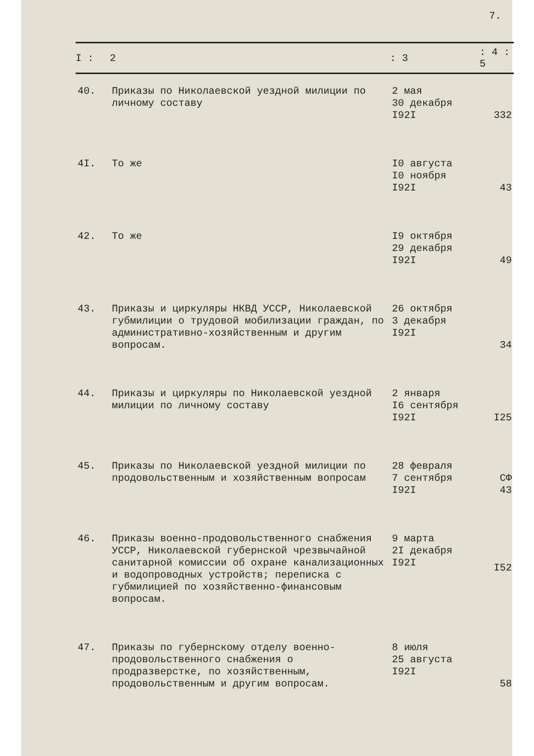7.
| I : | 2 | : 3 | : 4 : 5 |
| --- | --- | --- | --- |
| 40. | Приказы по Николаевской уездной милиции по личному составу | 2 мая 30 декабря I92I | 332 |
| 4I. | То же | I0 августа I0 ноября I92I | 43 |
| 42. | То же | I9 октября 29 декабря I92I | 49 |
| 43. | Приказы и циркуляры НКВД УССР, Николаевской губмилиции о трудовой мобилизации граждан, по административно-хозяйственным и другим вопросам. | 26 октября 3 декабря I92I | 34 |
| 44. | Приказы и циркуляры по Николаевской уездной милиции по личному составу | 2 января I6 сентября I92I | I25 |
| 45. | Приказы по Николаевской уездной милиции по продовольственным и хозяйственным вопросам | 28 февраля 7 сентября I92I | СФ 43 |
| 46. | Приказы военно-продовольственного снабжения УССР, Николаевской губернской чрезвычайной санитарной комиссии об охране канализационных и водопроводных устройств; переписка с губмилицией по хозяйственно-финансовым вопросам. | 9 марта 2I декабря I92I | I52 |
| 47. | Приказы по губернскому отделу военно-продовольственного снабжения о продразверстке, по хозяйственным, продовольственным и другим вопросам. | 8 июля 25 августа I92I | 58 |